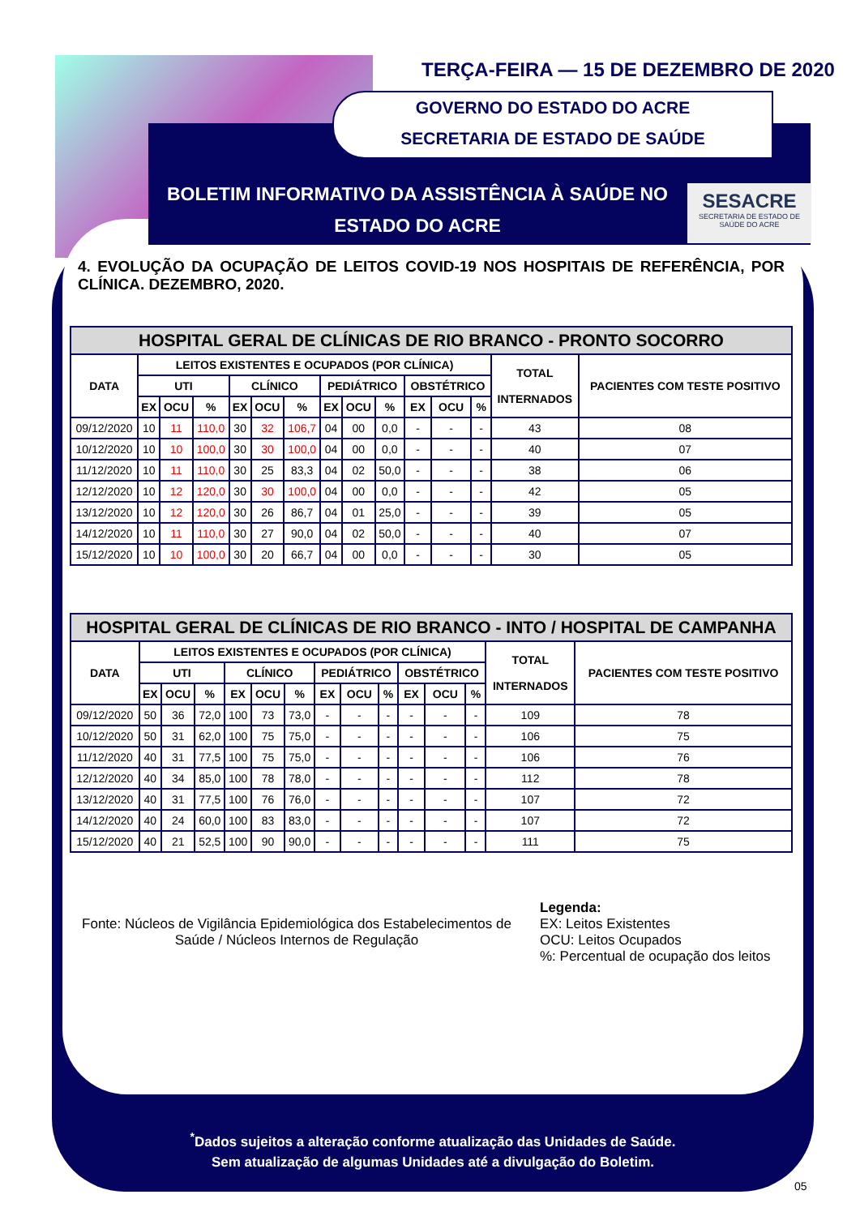TERÇA-FEIRA — 15 DE DEZEMBRO DE 2020
GOVERNO DO ESTADO DO ACRE
SECRETARIA DE ESTADO DE SAÚDE
BOLETIM INFORMATIVO DA ASSISTÊNCIA À SAÚDE NO ESTADO DO ACRE
SESACRE
SECRETARIA DE ESTADO DE SAÚDE DO ACRE
4. EVOLUÇÃO DA OCUPAÇÃO DE LEITOS COVID-19 NOS HOSPITAIS DE REFERÊNCIA, POR CLÍNICA. DEZEMBRO, 2020.
| HOSPITAL GERAL DE CLÍNICAS DE RIO BRANCO - PRONTO SOCORRO | | | | | | | | | | | | | | |
| --- | --- | --- | --- | --- | --- | --- | --- | --- | --- | --- | --- | --- | --- | --- |
| DATA | LEITOS EXISTENTES E OCUPADOS (POR CLÍNICA) | | | | | | | | | | | | TOTAL INTERNADOS | PACIENTES COM TESTE POSITIVO |
| | UTI | | | CLÍNICO | | | PEDIÁTRICO | | | OBSTÉTRICO | | | | |
| | EX | OCU | % | EX | OCU | % | EX | OCU | % | EX | OCU | % | | |
| 09/12/2020 | 10 | 11 | 110,0 | 30 | 32 | 106,7 | 04 | 00 | 0,0 | - | - | - | 43 | 08 |
| 10/12/2020 | 10 | 10 | 100,0 | 30 | 30 | 100,0 | 04 | 00 | 0,0 | - | - | - | 40 | 07 |
| 11/12/2020 | 10 | 11 | 110,0 | 30 | 25 | 83,3 | 04 | 02 | 50,0 | - | - | - | 38 | 06 |
| 12/12/2020 | 10 | 12 | 120,0 | 30 | 30 | 100,0 | 04 | 00 | 0,0 | - | - | - | 42 | 05 |
| 13/12/2020 | 10 | 12 | 120,0 | 30 | 26 | 86,7 | 04 | 01 | 25,0 | - | - | - | 39 | 05 |
| 14/12/2020 | 10 | 11 | 110,0 | 30 | 27 | 90,0 | 04 | 02 | 50,0 | - | - | - | 40 | 07 |
| 15/12/2020 | 10 | 10 | 100,0 | 30 | 20 | 66,7 | 04 | 00 | 0,0 | - | - | - | 30 | 05 |
| HOSPITAL GERAL DE CLÍNICAS DE RIO BRANCO - INTO / HOSPITAL DE CAMPANHA | | | | | | | | | | | | | | |
| --- | --- | --- | --- | --- | --- | --- | --- | --- | --- | --- | --- | --- | --- | --- |
| DATA | LEITOS EXISTENTES E OCUPADOS (POR CLÍNICA) | | | | | | | | | | | | TOTAL INTERNADOS | PACIENTES COM TESTE POSITIVO |
| | UTI | | | CLÍNICO | | | PEDIÁTRICO | | | OBSTÉTRICO | | | | |
| | EX | OCU | % | EX | OCU | % | EX | OCU | % | EX | OCU | % | | |
| 09/12/2020 | 50 | 36 | 72,0 | 100 | 73 | 73,0 | - | - | - | - | - | - | 109 | 78 |
| 10/12/2020 | 50 | 31 | 62,0 | 100 | 75 | 75,0 | - | - | - | - | - | - | 106 | 75 |
| 11/12/2020 | 40 | 31 | 77,5 | 100 | 75 | 75,0 | - | - | - | - | - | - | 106 | 76 |
| 12/12/2020 | 40 | 34 | 85,0 | 100 | 78 | 78,0 | - | - | - | - | - | - | 112 | 78 |
| 13/12/2020 | 40 | 31 | 77,5 | 100 | 76 | 76,0 | - | - | - | - | - | - | 107 | 72 |
| 14/12/2020 | 40 | 24 | 60,0 | 100 | 83 | 83,0 | - | - | - | - | - | - | 107 | 72 |
| 15/12/2020 | 40 | 21 | 52,5 | 100 | 90 | 90,0 | - | - | - | - | - | - | 111 | 75 |
Fonte: Núcleos de Vigilância Epidemiológica dos Estabelecimentos de Saúde / Núcleos Internos de Regulação
Legenda:
EX: Leitos Existentes
OCU: Leitos Ocupados
%: Percentual de ocupação dos leitos
<sup>*</sup> Dados sujeitos a alteração conforme atualização das Unidades de Saúde.
Sem atualização de algumas Unidades até a divulgação do Boletim.
05